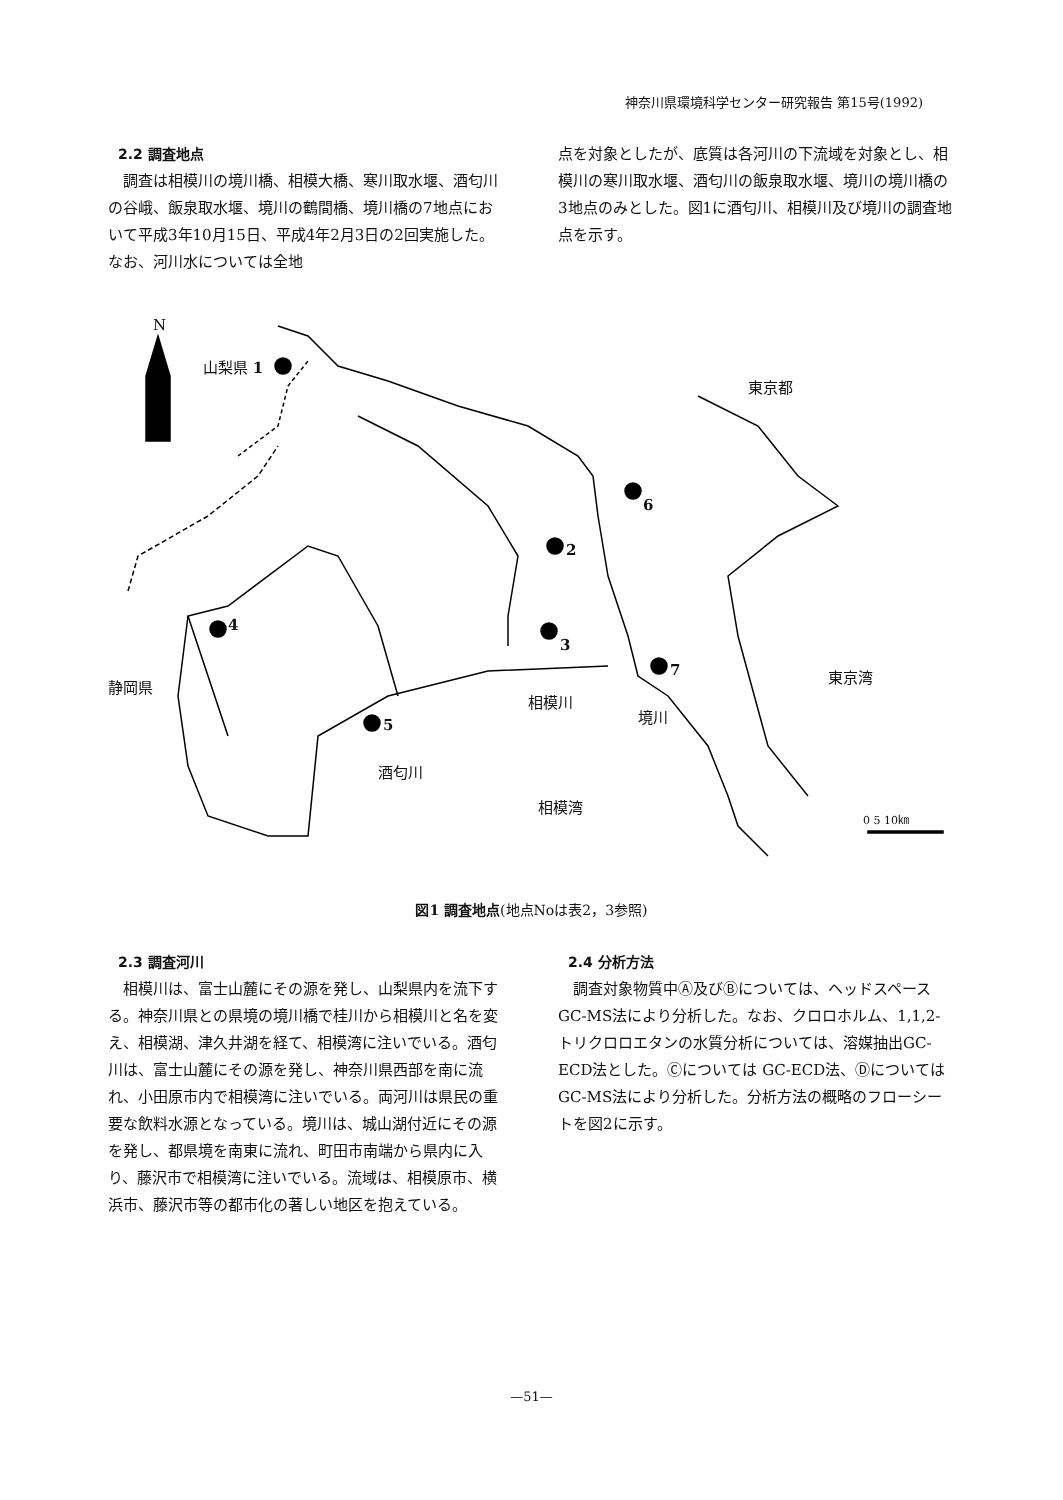神奈川県環境科学センター研究報告 第15号(1992)
2.2 調査地点
調査は相模川の境川橋、相模大橋、寒川取水堰、酒匂川の谷峨、飯泉取水堰、境川の鶴間橋、境川橋の7地点において平成3年10月15日、平成4年2月3日の2回実施した。なお、河川水については全地
点を対象としたが、底質は各河川の下流域を対象とし、相模川の寒川取水堰、酒匂川の飯泉取水堰、境川の境川橋の3地点のみとした。図1に酒匂川、相模川及び境川の調査地点を示す。
N
山梨県 1
東京都
6
2
4
3
東京湾
静岡県
7
相模川
境川
5
酒匂川
相模湾
0 5 10㎞
図1 調査地点(地点Noは表2，3参照)
2.3 調査河川
相模川は、富士山麓にその源を発し、山梨県内を流下する。神奈川県との県境の境川橋で桂川から相模川と名を変え、相模湖、津久井湖を経て、相模湾に注いでいる。酒匂川は、富士山麓にその源を発し、神奈川県西部を南に流れ、小田原市内で相模湾に注いでいる。両河川は県民の重要な飲料水源となっている。境川は、城山湖付近にその源を発し、都県境を南東に流れ、町田市南端から県内に入り、藤沢市で相模湾に注いでいる。流域は、相模原市、横浜市、藤沢市等の都市化の著しい地区を抱えている。
2.4 分析方法
調査対象物質中Ⓐ及びⒷについては、ヘッドスペースGC-MS法により分析した。なお、クロロホルム、1,1,2-トリクロロエタンの水質分析については、溶媒抽出GC-ECD法とした。Ⓒについては GC-ECD法、Ⓓについては GC-MS法により分析した。分析方法の概略のフローシートを図2に示す。
—51—